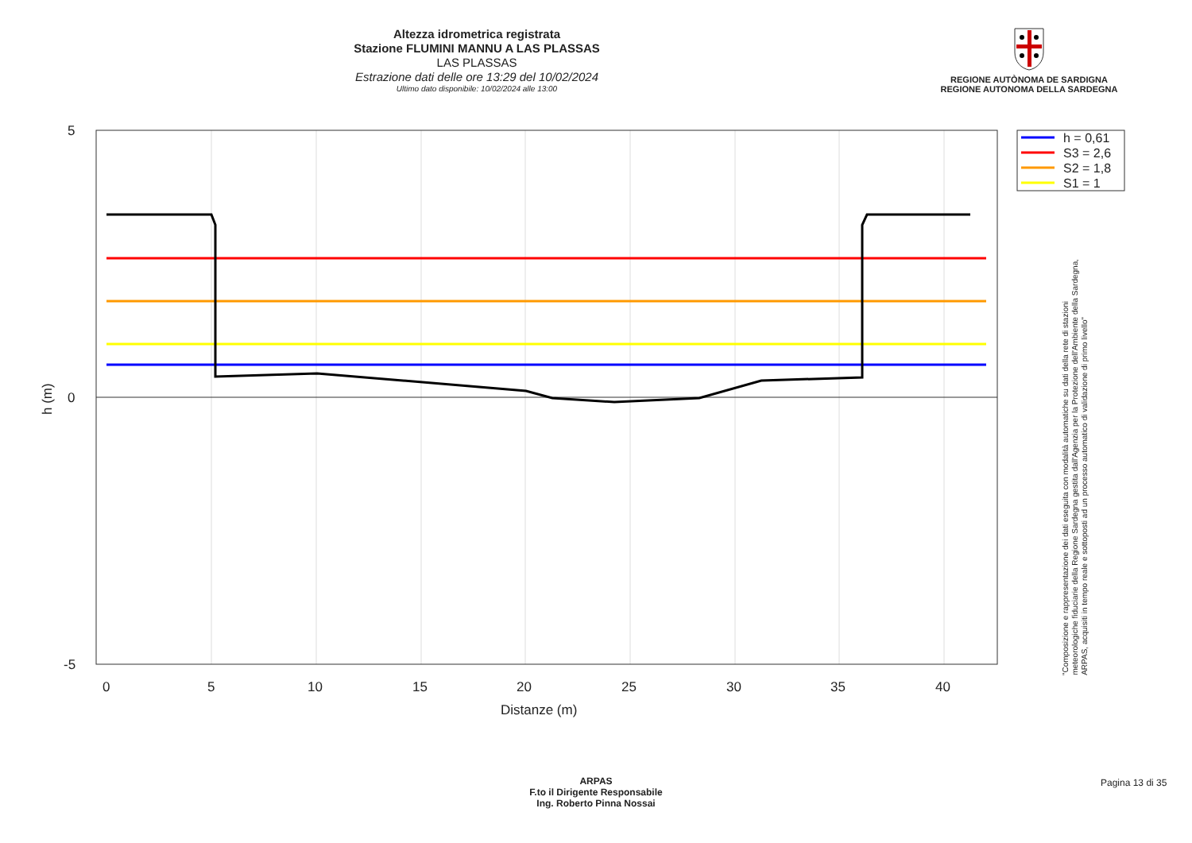Altezza idrometrica registrata
Stazione FLUMINI MANNU A LAS PLASSAS
LAS PLASSAS
Estrazione dati delle ore 13:29 del 10/02/2024
Ultimo dato disponibile: 10/02/2024 alle 13:00
REGIONE AUTÒNOMA DE SARDIGNA
REGIONE AUTONOMA DELLA SARDEGNA
5
0
-5
0
5
10
15
20
25
30
35
40
Distanze (m)
h (m)
h = 0,61
S3 = 2,6
S2 = 1,8
S1 = 1
"Composizione e rappresentazione dei dati eseguita con modalità automatiche su dati della rete di stazioni
meteorologiche fiduciarie della Regione Sardegna gestita dall'Agenzia per la Protezione dell'Ambiente della Sardegna,
ARPAS, acquisiti in tempo reale e sottoposti ad un processo automatico di validazione di primo livello"
ARPAS
F.to il Dirigente Responsabile
Ing. Roberto Pinna Nossai
Pagina 13 di 35